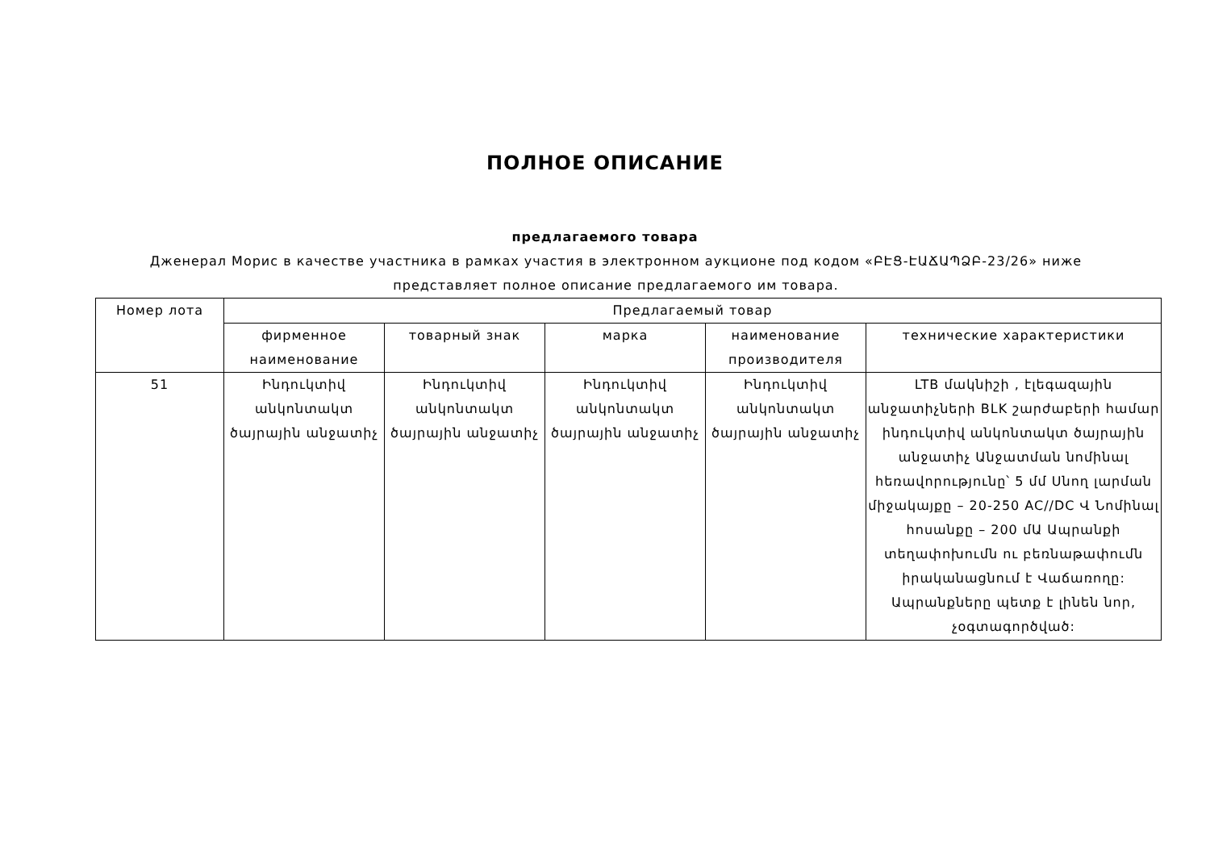ПОЛНОЕ ОПИСАНИЕ
предлагаемого товара
Дженерал Морис в качестве участника в рамках участия в электронном аукционе под кодом «ԲԷՑ-ԷԱՃԱՊՁԲ-23/26» ниже представляет полное описание предлагаемого им товара.
| Номер лота | Предлагаемый товар | | | | |
| --- | --- | --- | --- | --- | --- |
| | фирменное наименование | товарный знак | марка | наименование производителя | технические характеристики |
| 51 | Ինդուկտիվ անկոնտակտ ծայրային անջատիչ | Ինդուկտիվ անկոնտակտ ծայրային անջատիչ | Ինդուկտիվ անկոնտակտ ծայրային անջատիչ | Ինդուկտիվ անկոնտակտ ծայրային անջատիչ | LTB մակնիշի , էլեգազային անջատիչների BLK շարժաբերի համար ինդուկտիվ անկոնտակտ ծայրային անջատիչ Անջատման նոմինալ հեռավորությունը՝ 5 մմ Սնող լարման միջակայքը – 20-250 AC//DC Վ Նոմինալ հոսանքը – 200 մԱ Ապրանքի տեղափոխումն ու բեռնաթափումն իրականացնում է Վաճառողը: Ապրանքները պետք է լինեն նոր, չօգտագործված: |